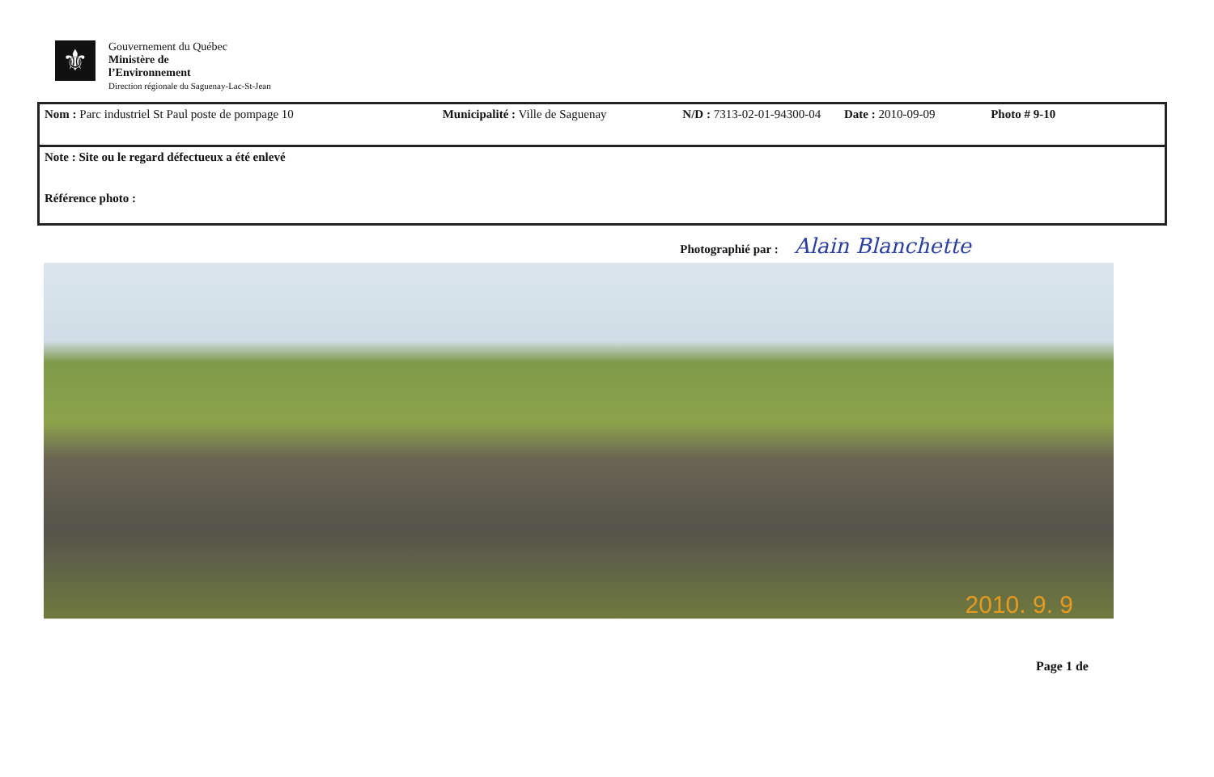⚜
Gouvernement du Québec
Ministère de
l’Environnement
Direction régionale du Saguenay-Lac-St-Jean
| Nom : Parc industriel St Paul poste de pompage 10 Municipalité : Ville de Saguenay N/D : 7313-02-01-94300-04 Date : 2010-09-09 Photo # 9-10 |
| Note : Site ou le regard défectueux a été enlevé Référence photo : |
Photographié par : Alain Blanchette
2010. 9. 9
Page 1 de